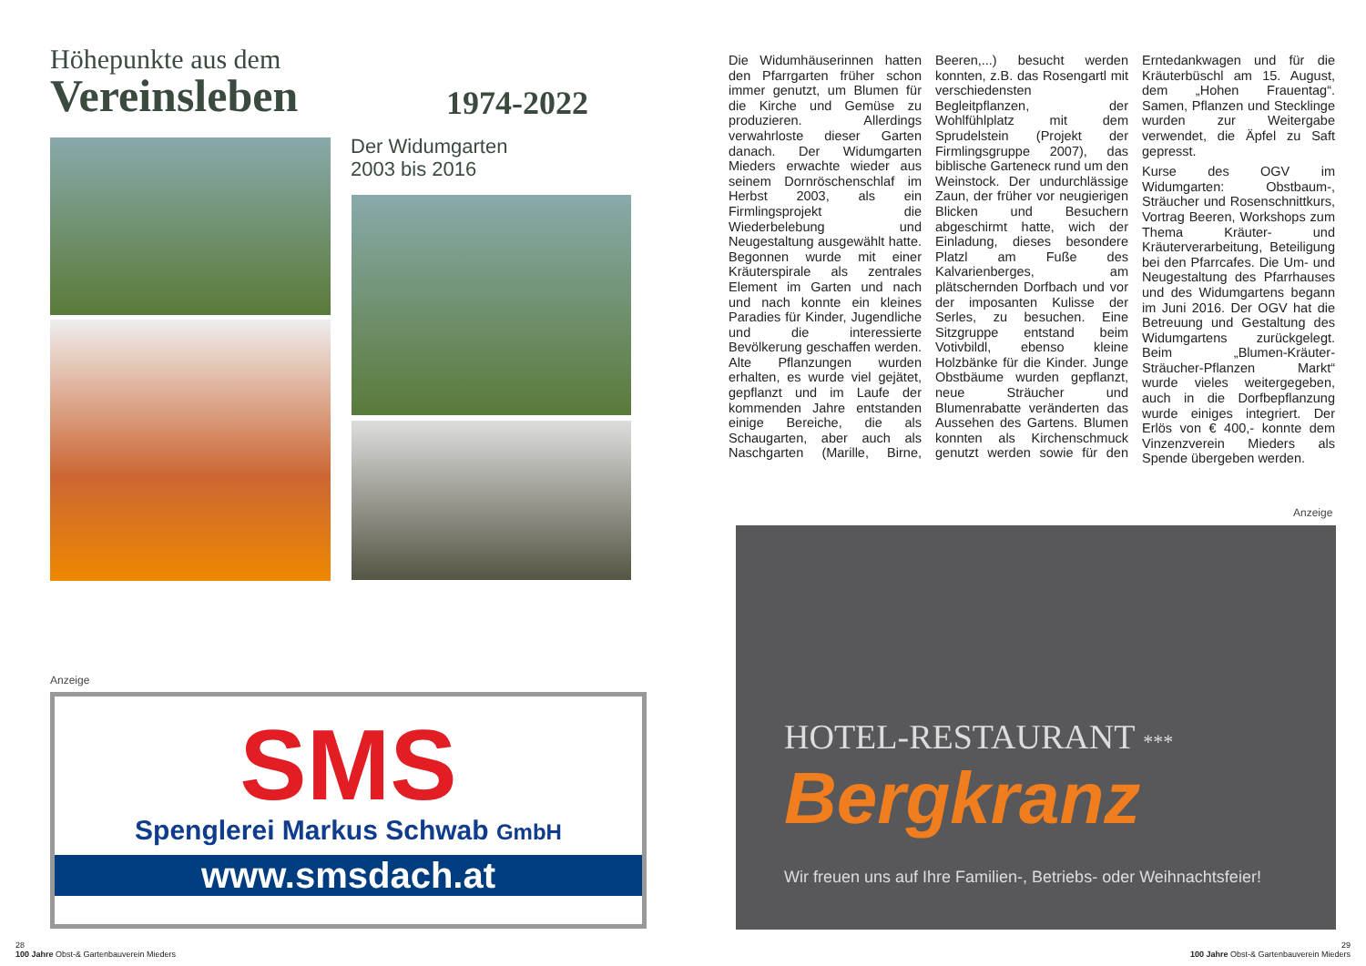Höhepunkte aus dem
Vereinsleben
1974-2022
Der Widumgarten
2003 bis 2016
Anzeige
SMS
Spenglerei Markus Schwab GmbH
www.smsdach.at
Die Widumhäuserinnen hatten den Pfarrgarten früher schon immer genutzt, um Blumen für die Kirche und Gemüse zu produzieren. Allerdings verwahrloste dieser Garten danach. Der Widumgarten Mieders erwachte wieder aus seinem Dornröschenschlaf im Herbst 2003, als ein Firmlingsprojekt die Wiederbelebung und Neugestaltung ausgewählt hatte. Begonnen wurde mit einer Kräuterspirale als zentrales Element im Garten und nach und nach konnte ein kleines Paradies für Kinder, Jugendliche und die interessierte Bevölkerung geschaffen werden. Alte Pflanzungen wurden erhalten, es wurde viel gejätet, gepflanzt und im Laufe der kommenden Jahre entstanden einige Bereiche, die als Schaugarten, aber auch als Naschgarten (Marille, Birne, Beeren,...) besucht werden konnten, z.B. das Rosengartl mit verschiedensten Begleitpflanzen, der Wohlfühlplatz mit dem Sprudelstein (Projekt der Firmlingsgruppe 2007), das biblische Gartenecк rund um den Weinstock. Der undurchlässige Zaun, der früher vor neugierigen Blicken und Besuchern abgeschirmt hatte, wich der Einladung, dieses besondere Platzl am Fuße des Kalvarienberges, am plätschernden Dorfbach und vor der imposanten Kulisse der Serles, zu besuchen. Eine Sitzgruppe entstand beim Votivbildl, ebenso kleine Holzbänke für die Kinder. Junge Obstbäume wurden gepflanzt, neue Sträucher und Blumenrabatte veränderten das Aussehen des Gartens. Blumen konnten als Kirchenschmuck genutzt werden sowie für den Erntedankwagen und für die Kräuterbüschl am 15. August, dem „Hohen Frauentag“. Samen, Pflanzen und Stecklinge wurden zur Weitergabe verwendet, die Äpfel zu Saft gepresst.
Kurse des OGV im Widumgarten: Obstbaum-, Sträucher und Rosenschnittkurs, Vortrag Beeren, Workshops zum Thema Kräuter- und Kräuterverarbeitung, Beteiligung bei den Pfarrcafes. Die Um- und Neugestaltung des Pfarrhauses und des Widumgartens begann im Juni 2016. Der OGV hat die Betreuung und Gestaltung des Widumgartens zurückgelegt. Beim „Blumen-Kräuter-Sträucher-Pflanzen Markt“ wurde vieles weitergegeben, auch in die Dorfbepflanzung wurde einiges integriert. Der Erlös von € 400,- konnte dem Vinzenzverein Mieders als Spende übergeben werden.
Anzeige
HOTEL-RESTAURANT ***
Bergkranz
Wir freuen uns auf Ihre Familien-, Betriebs- oder Weihnachtsfeier!
28
100 Jahre Obst-& Gartenbauverein Mieders
29
100 Jahre Obst-& Gartenbauverein Mieders